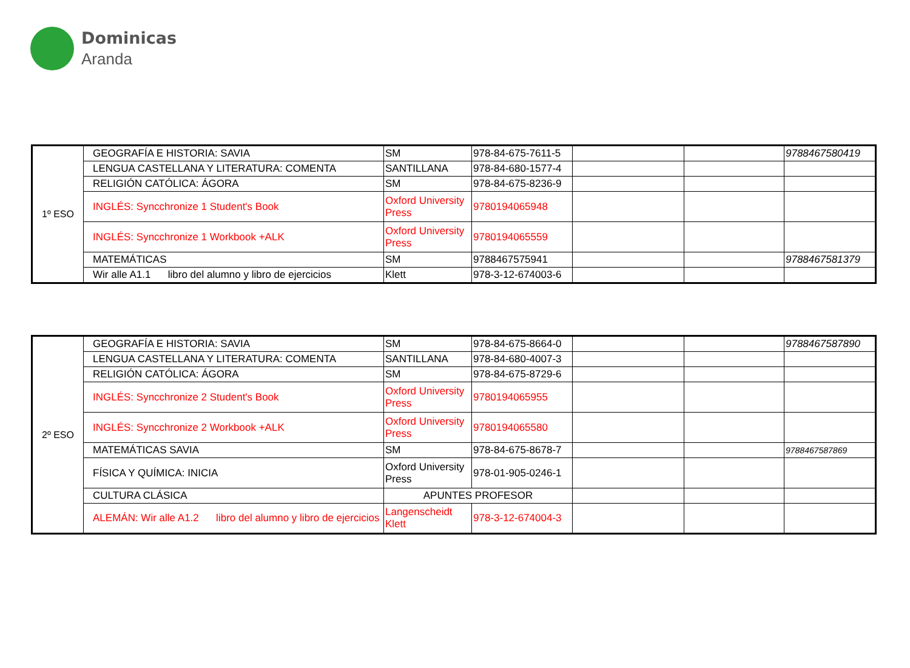Dominicas
Aranda
| 1º ESO | GEOGRAFÍA E HISTORIA: SAVIA | SM | 978-84-675-7611-5 | | | 9788467580419 |
| | LENGUA CASTELLANA Y LITERATURA: COMENTA | SANTILLANA | 978-84-680-1577-4 | | | |
| | RELIGIÓN CATÓLICA: ÁGORA | SM | 978-84-675-8236-9 | | | |
| | INGLÉS: Syncchronize 1 Student's Book | Oxford University Press | 9780194065948 | | | |
| | INGLÉS: Syncchronize 1 Workbook +ALK | Oxford University Press | 9780194065559 | | | |
| | MATEMÁTICAS | SM | 9788467575941 | | | 9788467581379 |
| | Wir alle A1.1 libro del alumno y libro de ejercicios | Klett | 978-3-12-674003-6 | | | |
| 2º ESO | GEOGRAFÍA E HISTORIA: SAVIA | SM | 978-84-675-8664-0 | | | 9788467587890 |
| | LENGUA CASTELLANA Y LITERATURA: COMENTA | SANTILLANA | 978-84-680-4007-3 | | | |
| | RELIGIÓN CATÓLICA: ÁGORA | SM | 978-84-675-8729-6 | | | |
| | INGLÉS: Syncchronize 2 Student's Book | Oxford University Press | 9780194065955 | | | |
| | INGLÉS: Syncchronize 2 Workbook +ALK | Oxford University Press | 9780194065580 | | | |
| | MATEMÁTICAS SAVIA | SM | 978-84-675-8678-7 | | | 9788467587869 |
| | FÍSICA Y QUÍMICA: INICIA | Oxford University Press | 978-01-905-0246-1 | | | |
| | CULTURA CLÁSICA | APUNTES PROFESOR | | | | |
| | ALEMÁN: Wir alle A1.2 libro del alumno y libro de ejercicios | Langenscheidt Klett | 978-3-12-674004-3 | | | |